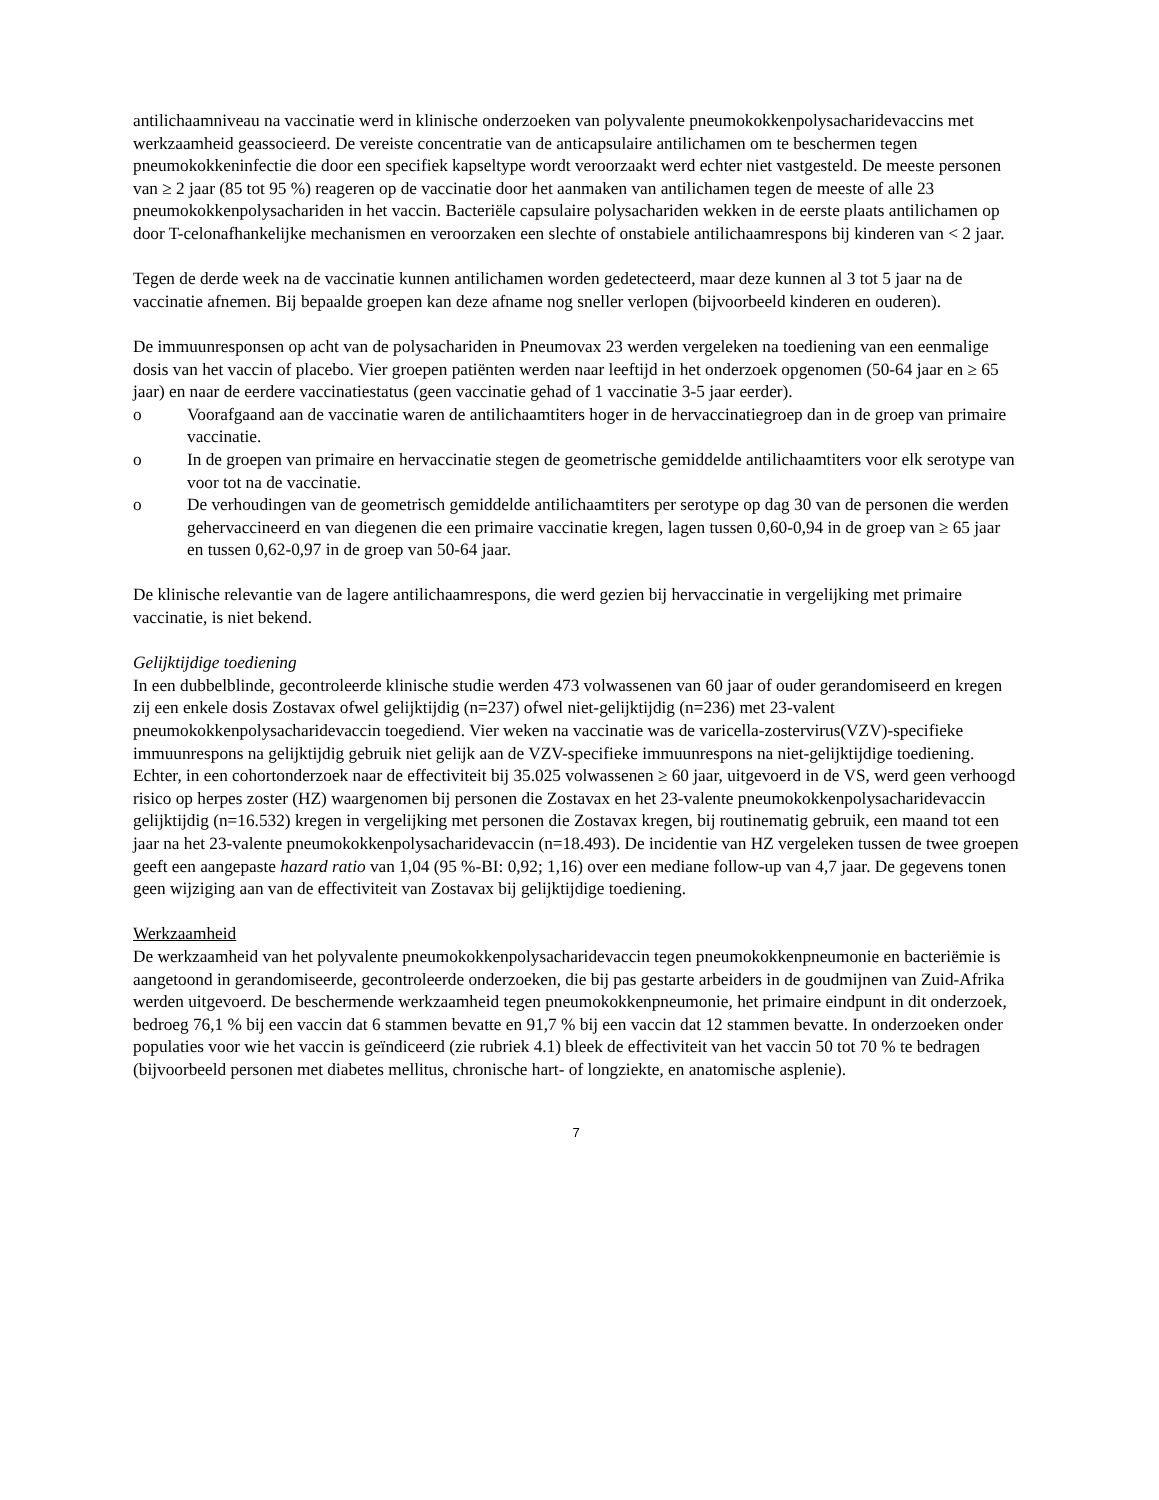antilichaamniveau na vaccinatie werd in klinische onderzoeken van polyvalente pneumokokkenpolysacharidevaccins met werkzaamheid geassocieerd. De vereiste concentratie van de anticapsulaire antilichamen om te beschermen tegen pneumokokkeninfectie die door een specifiek kapseltype wordt veroorzaakt werd echter niet vastgesteld. De meeste personen van ≥ 2 jaar (85 tot 95 %) reageren op de vaccinatie door het aanmaken van antilichamen tegen de meeste of alle 23 pneumokokkenpolysachariden in het vaccin. Bacteriële capsulaire polysachariden wekken in de eerste plaats antilichamen op door T-celonafhankelijke mechanismen en veroorzaken een slechte of onstabiele antilichaamrespons bij kinderen van < 2 jaar.
Tegen de derde week na de vaccinatie kunnen antilichamen worden gedetecteerd, maar deze kunnen al 3 tot 5 jaar na de vaccinatie afnemen. Bij bepaalde groepen kan deze afname nog sneller verlopen (bijvoorbeeld kinderen en ouderen).
De immuunresponsen op acht van de polysachariden in Pneumovax 23 werden vergeleken na toediening van een eenmalige dosis van het vaccin of placebo. Vier groepen patiënten werden naar leeftijd in het onderzoek opgenomen (50-64 jaar en ≥ 65 jaar) en naar de eerdere vaccinatiestatus (geen vaccinatie gehad of 1 vaccinatie 3-5 jaar eerder).
o Voorafgaand aan de vaccinatie waren de antilichaamtiters hoger in de hervaccinatiegroep dan in de groep van primaire vaccinatie.
o In de groepen van primaire en hervaccinatie stegen de geometrische gemiddelde antilichaamtiters voor elk serotype van voor tot na de vaccinatie.
o De verhoudingen van de geometrisch gemiddelde antilichaamtiters per serotype op dag 30 van de personen die werden gehervaccineerd en van diegenen die een primaire vaccinatie kregen, lagen tussen 0,60-0,94 in de groep van ≥ 65 jaar en tussen 0,62-0,97 in de groep van 50-64 jaar.
De klinische relevantie van de lagere antilichaamrespons, die werd gezien bij hervaccinatie in vergelijking met primaire vaccinatie, is niet bekend.
Gelijktijdige toediening
In een dubbelblinde, gecontroleerde klinische studie werden 473 volwassenen van 60 jaar of ouder gerandomiseerd en kregen zij een enkele dosis Zostavax ofwel gelijktijdig (n=237) ofwel niet-gelijktijdig (n=236) met 23-valent pneumokokkenpolysacharidevaccin toegediend. Vier weken na vaccinatie was de varicella-zostervirus(VZV)-specifieke immuunrespons na gelijktijdig gebruik niet gelijk aan de VZV-specifieke immuunrespons na niet-gelijktijdige toediening. Echter, in een cohortonderzoek naar de effectiviteit bij 35.025 volwassenen ≥ 60 jaar, uitgevoerd in de VS, werd geen verhoogd risico op herpes zoster (HZ) waargenomen bij personen die Zostavax en het 23-valente pneumokokkenpolysacharidevaccin gelijktijdig (n=16.532) kregen in vergelijking met personen die Zostavax kregen, bij routinematig gebruik, een maand tot een jaar na het 23-valente pneumokokkenpolysacharidevaccin (n=18.493). De incidentie van HZ vergeleken tussen de twee groepen geeft een aangepaste hazard ratio van 1,04 (95 %-BI: 0,92; 1,16) over een mediane follow-up van 4,7 jaar. De gegevens tonen geen wijziging aan van de effectiviteit van Zostavax bij gelijktijdige toediening.
Werkzaamheid
De werkzaamheid van het polyvalente pneumokokkenpolysacharidevaccin tegen pneumokokkenpneumonie en bacteriëmie is aangetoond in gerandomiseerde, gecontroleerde onderzoeken, die bij pas gestarte arbeiders in de goudmijnen van Zuid-Afrika werden uitgevoerd. De beschermende werkzaamheid tegen pneumokokkenpneumonie, het primaire eindpunt in dit onderzoek, bedroeg 76,1 % bij een vaccin dat 6 stammen bevatte en 91,7 % bij een vaccin dat 12 stammen bevatte. In onderzoeken onder populaties voor wie het vaccin is geïndiceerd (zie rubriek 4.1) bleek de effectiviteit van het vaccin 50 tot 70 % te bedragen (bijvoorbeeld personen met diabetes mellitus, chronische hart- of longziekte, en anatomische asplenie).
7